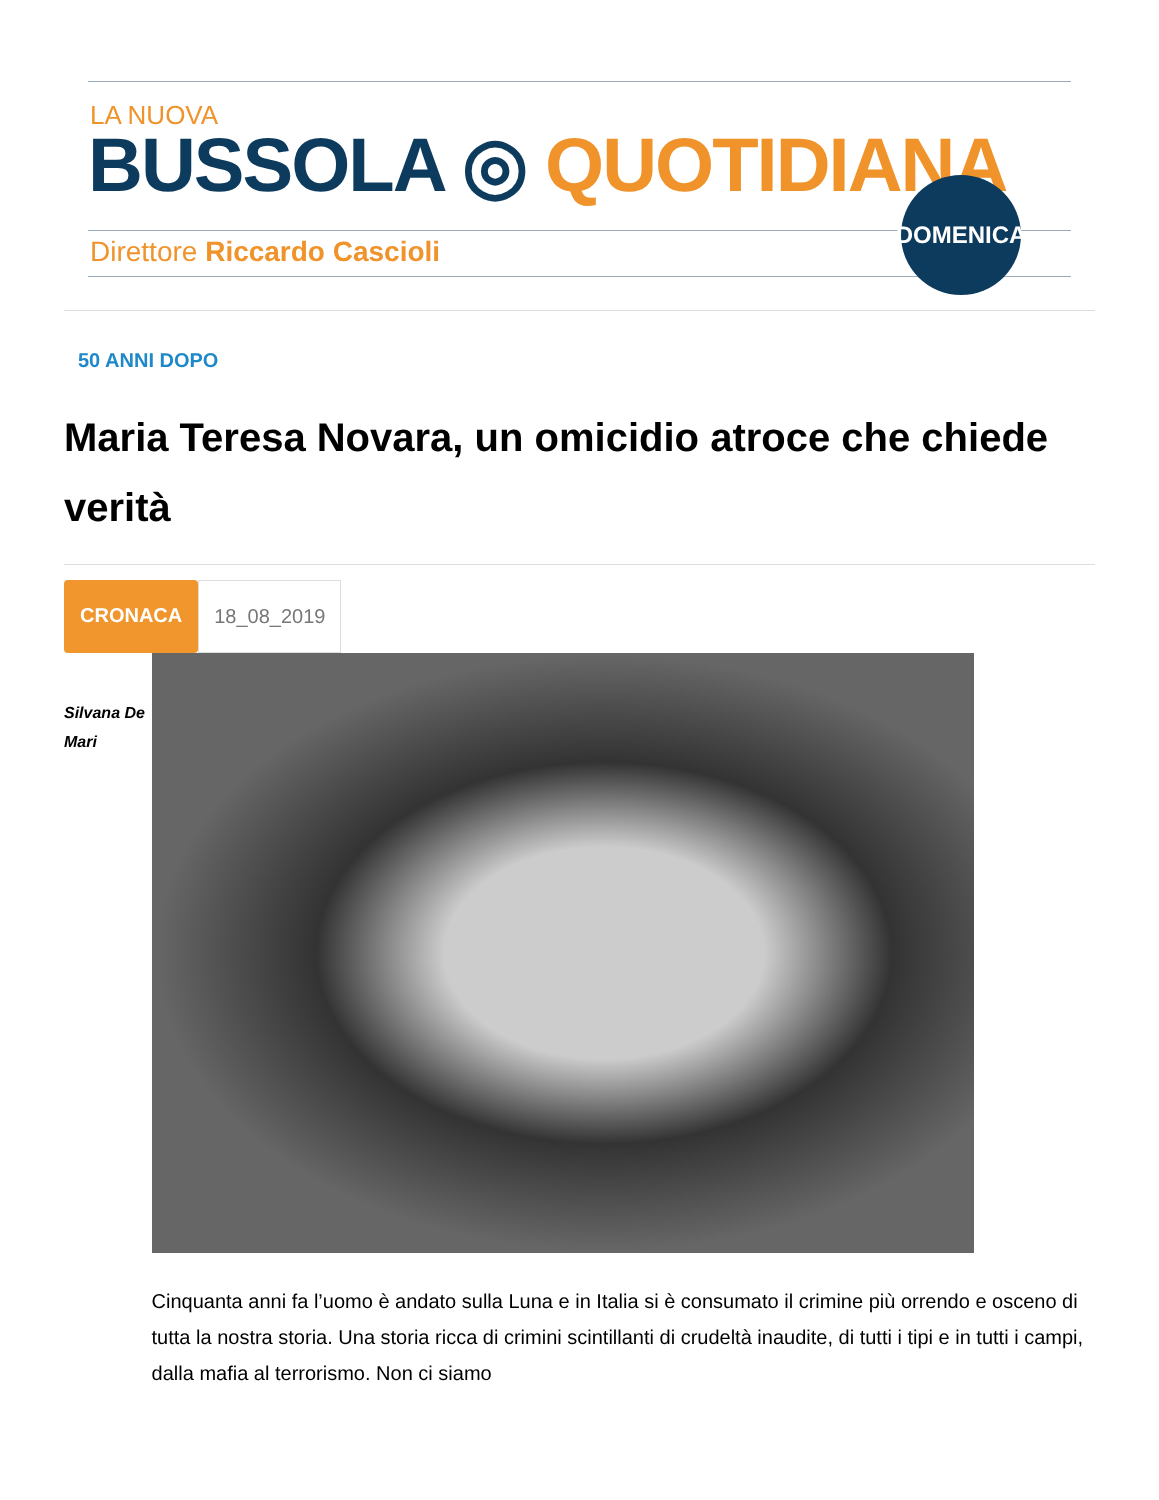LA NUOVA
BUSSOLA ◎ QUOTIDIANA
Direttore Riccardo Cascioli
DOMENICA
50 ANNI DOPO
Maria Teresa Novara, un omicidio atroce che chiede verità
CRONACA 18_08_2019
Silvana De
Mari
Cinquanta anni fa l’uomo è andato sulla Luna e in Italia si è consumato il crimine più orrendo e osceno di tutta la nostra storia. Una storia ricca di crimini scintillanti di crudeltà inaudite, di tutti i tipi e in tutti i campi, dalla mafia al terrorismo. Non ci siamo